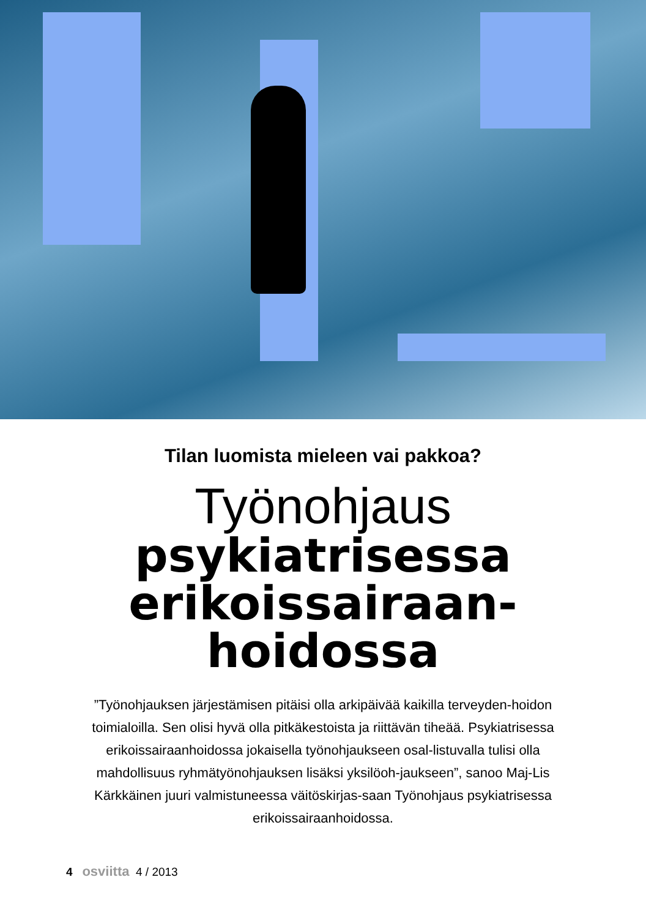Tilan luomista mieleen vai pakkoa?
Työnohjaus
psykiatrisessa
erikoissairaan-
hoidossa
”Työnohjauksen järjestämisen pitäisi olla arkipäivää kaikilla terveyden-hoidon toimialoilla. Sen olisi hyvä olla pitkäkestoista ja riittävän tiheää. Psykiatrisessa erikoissairaanhoidossa jokaisella työnohjaukseen osal-listuvalla tulisi olla mahdollisuus ryhmätyönohjauksen lisäksi yksilöoh-jaukseen”, sanoo Maj-Lis Kärkkäinen juuri valmistuneessa väitöskirjas-saan Työnohjaus psykiatrisessa erikoissairaanhoidossa.
4 osviitta 4 / 2013